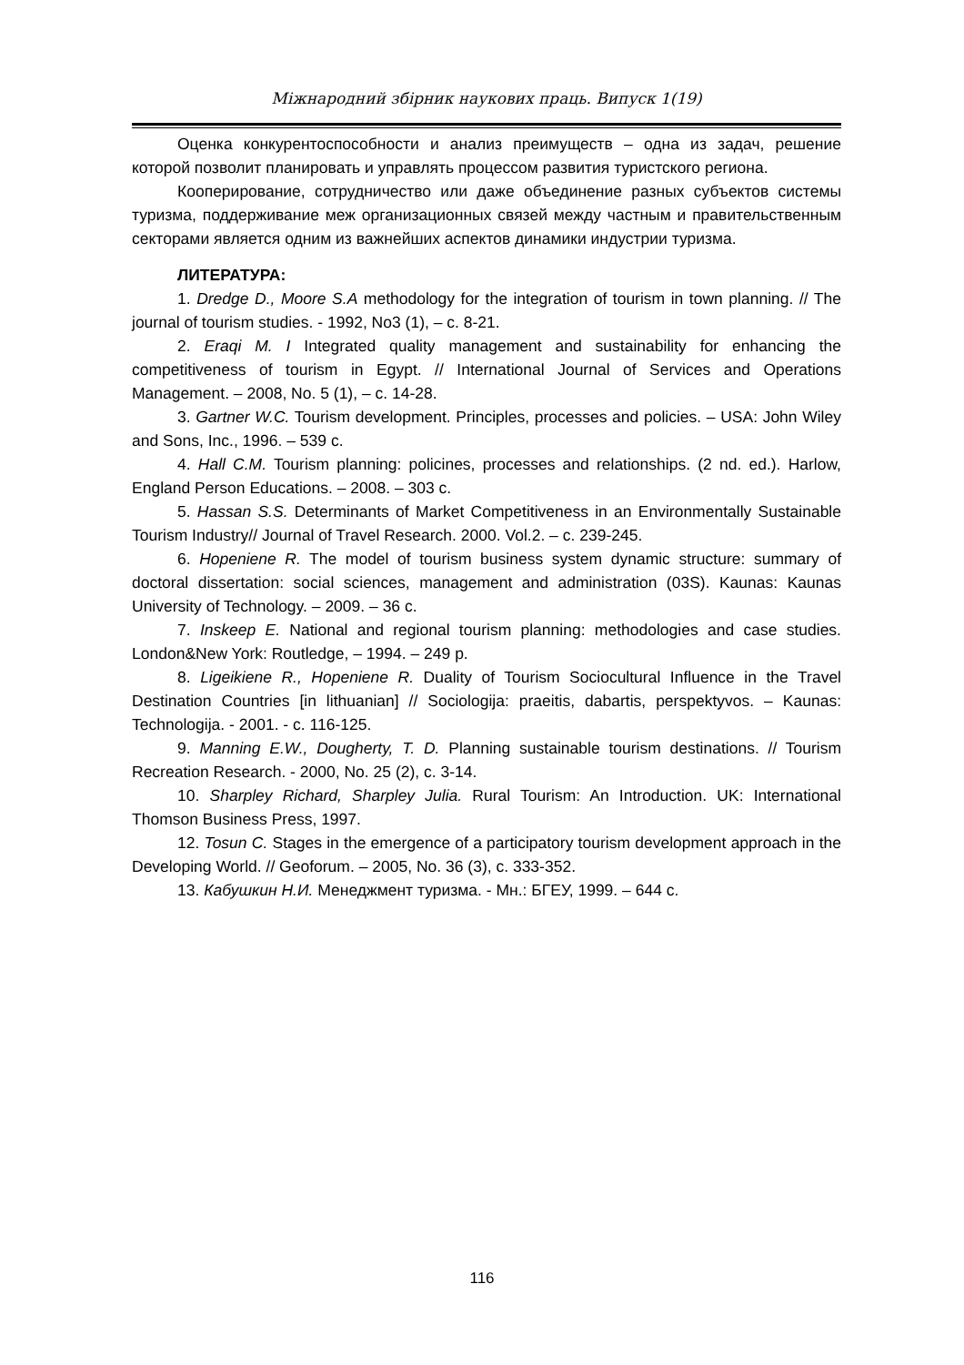Міжнародний збірник наукових праць. Випуск 1(19)
Оценка конкурентоспособности и анализ преимуществ – одна из задач, решение которой позволит планировать и управлять процессом развития туристского региона.
Кооперирование, сотрудничество или даже объединение разных субъектов системы туризма, поддерживание меж организационных связей между частным и правительственным секторами является одним из важнейших аспектов динамики индустрии туризма.
ЛИТЕРАТУРА:
1. Dredge D., Moore S.A methodology for the integration of tourism in town planning. // The journal of tourism studies. - 1992, No3 (1), – с. 8-21.
2. Eraqi M. I Integrated quality management and sustainability for enhancing the competitiveness of tourism in Egypt. // International Journal of Services and Operations Management. – 2008, No. 5 (1), – с. 14-28.
3. Gartner W.C. Tourism development. Principles, processes and policies. – USA: John Wiley and Sons, Inc., 1996. – 539 с.
4. Hall C.M. Tourism planning: policines, processes and relationships. (2 nd. ed.). Harlow, England Person Educations. – 2008. – 303 с.
5. Hassan S.S. Determinants of Market Competitiveness in an Environmentally Sustainable Tourism Industry// Journal of Travel Research. 2000. Vol.2. – с. 239-245.
6. Hopeniene R. The model of tourism business system dynamic structure: summary of doctoral dissertation: social sciences, management and administration (03S). Kaunas: Kaunas University of Technology. – 2009. – 36 с.
7. Inskeep E. National and regional tourism planning: methodologies and case studies. London&New York: Routledge, – 1994. – 249 p.
8. Ligeikiene R., Hopeniene R. Duality of Tourism Sociocultural Influence in the Travel Destination Countries [in lithuanian] // Sociologija: praeitis, dabartis, perspektyvos. – Kaunas: Technologija. - 2001. - с. 116-125.
9. Manning E.W., Dougherty, T. D. Planning sustainable tourism destinations. // Tourism Recreation Research. - 2000, No. 25 (2), с. 3-14.
10. Sharpley Richard, Sharpley Julia. Rural Tourism: An Introduction. UK: International Thomson Business Press, 1997.
12. Tosun C. Stages in the emergence of a participatory tourism development approach in the Developing World. // Geoforum. – 2005, No. 36 (3), с. 333-352.
13. Кабушкин Н.И. Менеджмент туризма. - Мн.: БГЕУ, 1999. – 644 с.
116